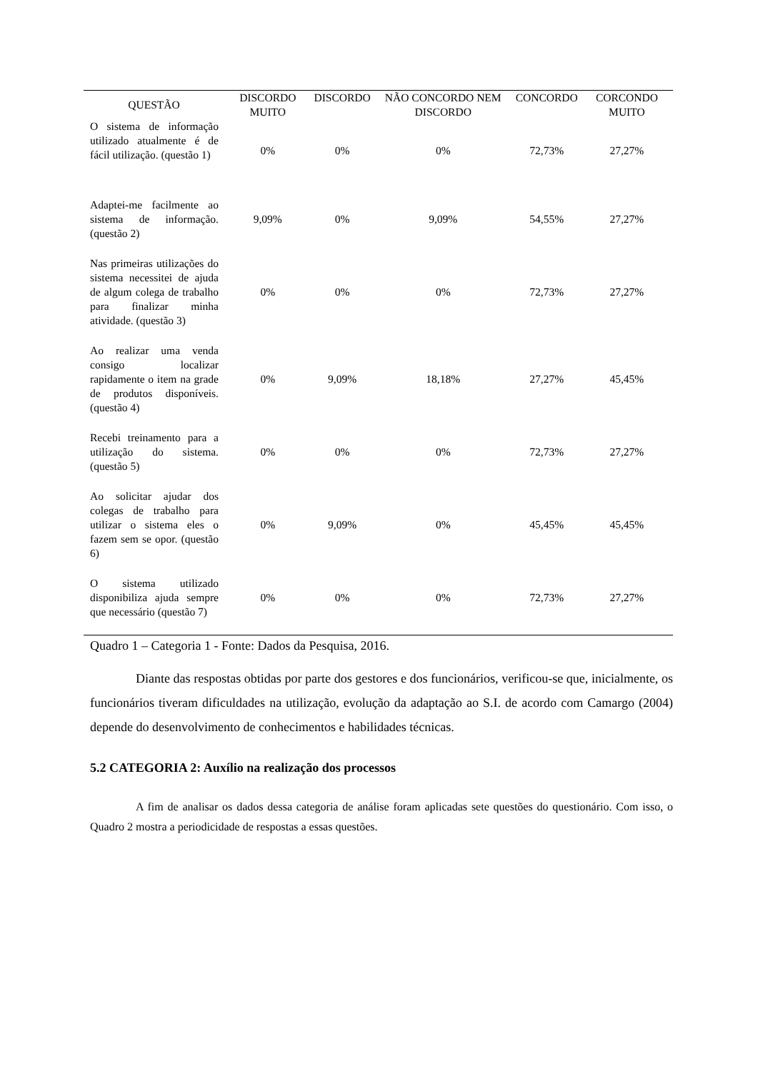| QUESTÃO | DISCORDO MUITO | DISCORDO | NÃO CONCORDO NEM DISCORDO | CONCORDO | CORCONDO MUITO |
| --- | --- | --- | --- | --- | --- |
| O sistema de informação utilizado atualmente é de fácil utilização. (questão 1) | 0% | 0% | 0% | 72,73% | 27,27% |
| Adaptei-me facilmente ao sistema de informação. (questão 2) | 9,09% | 0% | 9,09% | 54,55% | 27,27% |
| Nas primeiras utilizações do sistema necessitei de ajuda de algum colega de trabalho para finalizar minha atividade. (questão 3) | 0% | 0% | 0% | 72,73% | 27,27% |
| Ao realizar uma venda consigo localizar rapidamente o item na grade de produtos disponíveis. (questão 4) | 0% | 9,09% | 18,18% | 27,27% | 45,45% |
| Recebi treinamento para a utilização do sistema. (questão 5) | 0% | 0% | 0% | 72,73% | 27,27% |
| Ao solicitar ajudar dos colegas de trabalho para utilizar o sistema eles o fazem sem se opor. (questão 6) | 0% | 9,09% | 0% | 45,45% | 45,45% |
| O sistema utilizado disponibiliza ajuda sempre que necessário (questão 7) | 0% | 0% | 0% | 72,73% | 27,27% |
Quadro 1 – Categoria 1 - Fonte: Dados da Pesquisa, 2016.
Diante das respostas obtidas por parte dos gestores e dos funcionários, verificou-se que, inicialmente, os funcionários tiveram dificuldades na utilização, evolução da adaptação ao S.I. de acordo com Camargo (2004) depende do desenvolvimento de conhecimentos e habilidades técnicas.
5.2 CATEGORIA 2: Auxílio na realização dos processos
A fim de analisar os dados dessa categoria de análise foram aplicadas sete questões do questionário. Com isso, o Quadro 2 mostra a periodicidade de respostas a essas questões.